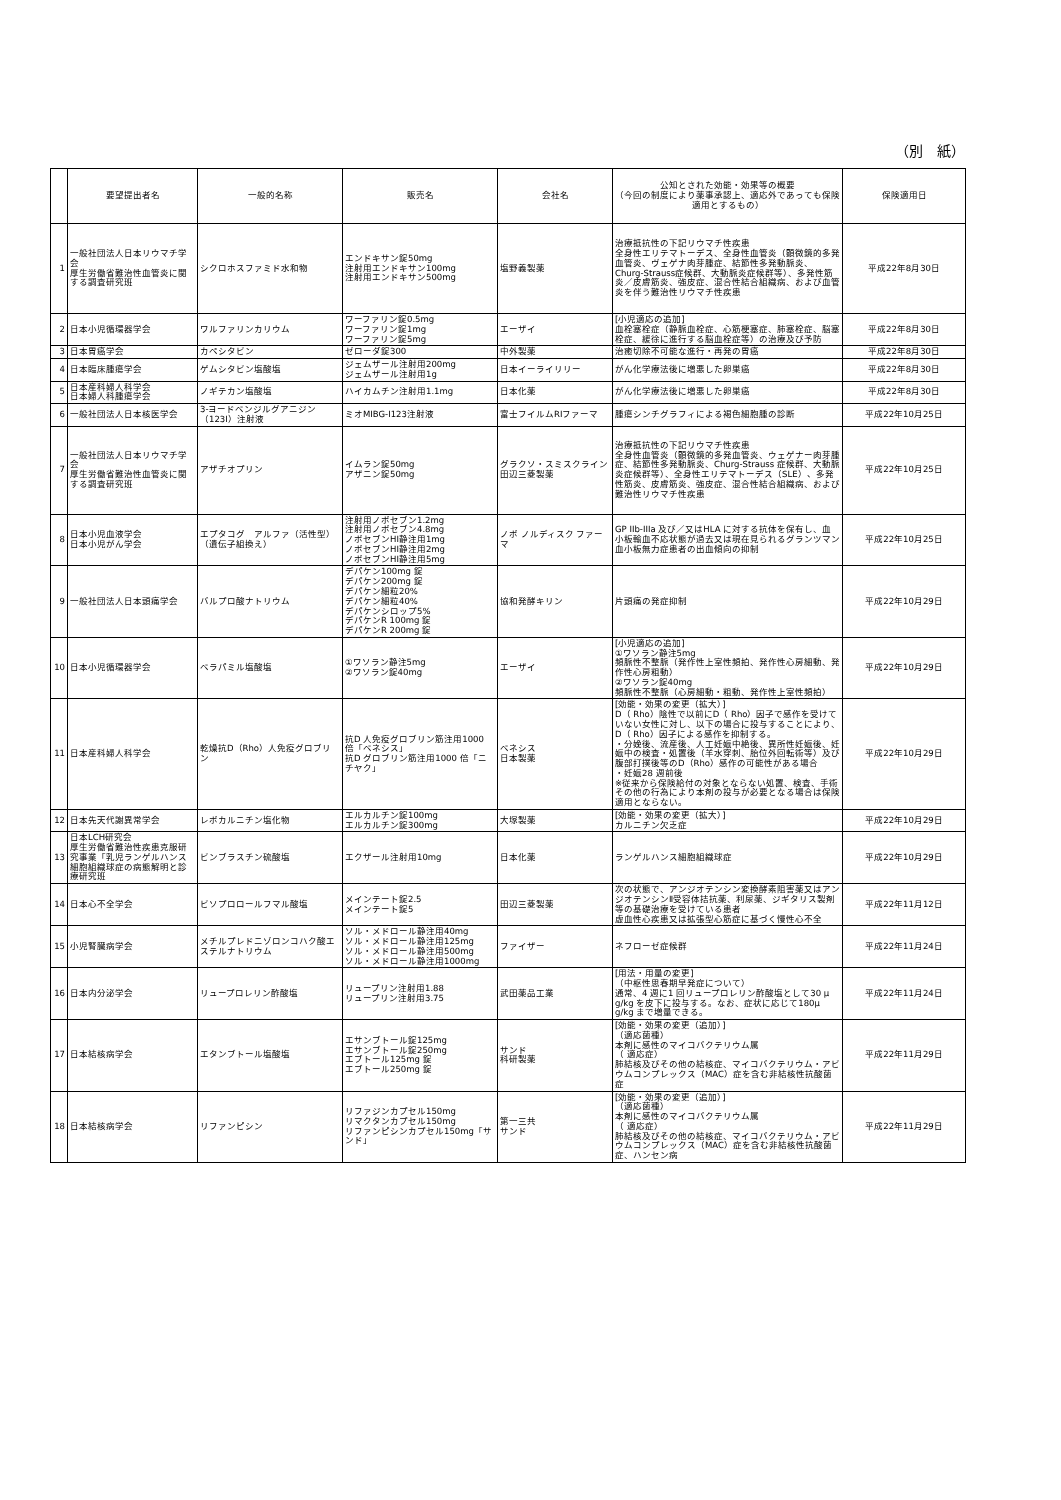（別　紙）
| | 要望提出者名 | 一般的名称 | 販売名 | 会社名 | 公知とされた効能・効果等の概要 （今回の制度により薬事承認上、適応外であっても保険適用とするもの） | 保険適用日 |
| --- | --- | --- | --- | --- | --- | --- |
| 1 | 一般社団法人日本リウマチ学会 厚生労働省難治性血管炎に関する調査研究班 | シクロホスファミド水和物 | エンドキサン錠50mg 注射用エンドキサン100mg 注射用エンドキサン500mg | 塩野義製薬 | 治療抵抗性の下記リウマチ性疾患 全身性エリテマトーデス、全身性血管炎（顕微鏡的多発血管炎、ヴェゲナ肉芽腫症、結節性多発動脈炎、Churg-Strauss症候群、大動脈炎症候群等）、多発性筋炎／皮膚筋炎、強皮症、混合性結合組織病、および血管炎を伴う難治性リウマチ性疾患 | 平成22年8月30日 |
| 2 | 日本小児循環器学会 | ワルファリンカリウム | ワーファリン錠0.5mg ワーファリン錠1mg ワーファリン錠5mg | エーザイ | [小児適応の追加] 血栓塞栓症（静脈血栓症、心筋梗塞症、肺塞栓症、脳塞栓症、緩徐に進行する脳血栓症等）の治療及び予防 | 平成22年8月30日 |
| 3 | 日本胃癌学会 | カペシタビン | ゼローダ錠300 | 中外製薬 | 治癒切除不可能な進行・再発の胃癌 | 平成22年8月30日 |
| 4 | 日本臨床腫瘍学会 | ゲムシタビン塩酸塩 | ジェムザール注射用200mg ジェムザール注射用1g | 日本イーライリリー | がん化学療法後に増悪した卵巣癌 | 平成22年8月30日 |
| 5 | 日本産科婦人科学会 日本婦人科腫瘍学会 | ノギテカン塩酸塩 | ハイカムチン注射用1.1mg | 日本化薬 | がん化学療法後に増悪した卵巣癌 | 平成22年8月30日 |
| 6 | 一般社団法人日本核医学会 | 3-ヨードベンジルグアニジン（123I）注射液 | ミオMIBG-I123注射液 | 富士フイルムRIファーマ | 腫瘍シンチグラフィによる褐色細胞腫の診断 | 平成22年10月25日 |
| 7 | 一般社団法人日本リウマチ学会 厚生労働省難治性血管炎に関する調査研究班 | アザチオプリン | イムラン錠50mg アザニン錠50mg | グラクソ・スミスクライン 田辺三菱製薬 | 治療抵抗性の下記リウマチ性疾患 全身性血管炎（顕微鏡的多発血管炎、ウェゲナー肉芽腫症、結節性多発動脈炎、Churg-Strauss 症候群、大動脈炎症候群等）、全身性エリテマトーデス（SLE）、多発性筋炎、皮膚筋炎、強皮症、混合性結合組織病、および難治性リウマチ性疾患 | 平成22年10月25日 |
| 8 | 日本小児血液学会 日本小児がん学会 | エプタコグ アルファ（活性型）（遺伝子組換え） | 注射用ノボセブン1.2mg 注射用ノボセブン4.8mg ノボセブンHI静注用1mg ノボセブンHI静注用2mg ノボセブンHI静注用5mg | ノボ ノルディスク ファーマ | GP IIb-IIIa 及び／又はHLA に対する抗体を保有し、血小板輸血不応状態が過去又は現在見られるグランツマン血小板無力症患者の出血傾向の抑制 | 平成22年10月25日 |
| 9 | 一般社団法人日本頭痛学会 | バルプロ酸ナトリウム | デパケン100mg 錠 デパケン200mg 錠 デパケン細粒20% デパケン細粒40% デパケンシロップ5% デパケンR 100mg 錠 デパケンR 200mg 錠 | 協和発酵キリン | 片頭痛の発症抑制 | 平成22年10月29日 |
| 10 | 日本小児循環器学会 | ベラパミル塩酸塩 | ①ワソラン静注5mg ②ワソラン錠40mg | エーザイ | [小児適応の追加] ①ワソラン静注5mg 頻脈性不整脈（発作性上室性頻拍、発作性心房細動、発作性心房粗動） ②ワソラン錠40mg 頻脈性不整脈（心房細動・粗動、発作性上室性頻拍） | 平成22年10月29日 |
| 11 | 日本産科婦人科学会 | 乾燥抗D（Rho）人免疫グロブリン | 抗D 人免疫グロブリン筋注用1000 倍「ベネシス」 抗D グロブリン筋注用1000 倍「ニチヤク」 | ベネシス 日本製薬 | [効能・効果の変更（拡大）] D（ Rho）陰性で以前にD（ Rho）因子で感作を受けていない女性に対し、以下の場合に投与することにより、D（ Rho）因子による感作を抑制する。 ・分娩後、流産後、人工妊娠中絶後、異所性妊娠後、妊娠中の検査・処置後（羊水穿刺、胎位外回転術等）及び腹部打撲後等のD（Rho）感作の可能性がある場合 ・妊娠28 週前後 ※従来から保険給付の対象とならない処置、検査、手術その他の行為により本剤の投与が必要となる場合は保険適用とならない。 | 平成22年10月29日 |
| 12 | 日本先天代謝異常学会 | レボカルニチン塩化物 | エルカルチン錠100mg エルカルチン錠300mg | 大塚製薬 | [効能・効果の変更（拡大）] カルニチン欠乏症 | 平成22年10月29日 |
| 13 | 日本LCH研究会 厚生労働省難治性疾患克服研究事業「乳児ランゲルハンス細胞組織球症の病態解明と診療研究班 | ビンブラスチン硫酸塩 | エクザール注射用10mg | 日本化薬 | ランゲルハンス細胞組織球症 | 平成22年10月29日 |
| 14 | 日本心不全学会 | ビソプロロールフマル酸塩 | メインテート錠2.5 メインテート錠5 | 田辺三菱製薬 | 次の状態で、アンジオテンシン変換酵素阻害薬又はアンジオテンシンⅡ受容体拮抗薬、利尿薬、ジギタリス製剤等の基礎治療を受けている患者 虚血性心疾患又は拡張型心筋症に基づく慢性心不全 | 平成22年11月12日 |
| 15 | 小児腎臓病学会 | メチルプレドニゾロンコハク酸エステルナトリウム | ソル・メドロール静注用40mg ソル・メドロール静注用125mg ソル・メドロール静注用500mg ソル・メドロール静注用1000mg | ファイザー | ネフローゼ症候群 | 平成22年11月24日 |
| 16 | 日本内分泌学会 | リュープロレリン酢酸塩 | リュープリン注射用1.88 リュープリン注射用3.75 | 武田薬品工業 | [用法・用量の変更] （中枢性思春期早発症について） 通常、4 週に1 回リュープロレリン酢酸塩として30 μ g/kg を皮下に投与する。なお、症状に応じて180μ g/kg まで増量できる。 | 平成22年11月24日 |
| 17 | 日本結核病学会 | エタンブトール塩酸塩 | エサンブトール錠125mg エサンブトール錠250mg エブトール125mg 錠 エブトール250mg 錠 | サンド 科研製薬 | [効能・効果の変更（追加）] （適応菌種） 本剤に感性のマイコバクテリウム属 （ 適応症） 肺結核及びその他の結核症、マイコバクテリウム・アビウムコンプレックス（MAC）症を含む非結核性抗酸菌症 | 平成22年11月29日 |
| 18 | 日本結核病学会 | リファンピシン | リファジンカプセル150mg リマクタンカプセル150mg リファンピシンカプセル150mg「サンド」 | 第一三共 サンド | [効能・効果の変更（追加）] （適応菌種） 本剤に感性のマイコバクテリウム属 （ 適応症） 肺結核及びその他の結核症、マイコバクテリウム・アビウムコンプレックス（MAC）症を含む非結核性抗酸菌症、ハンセン病 | 平成22年11月29日 |